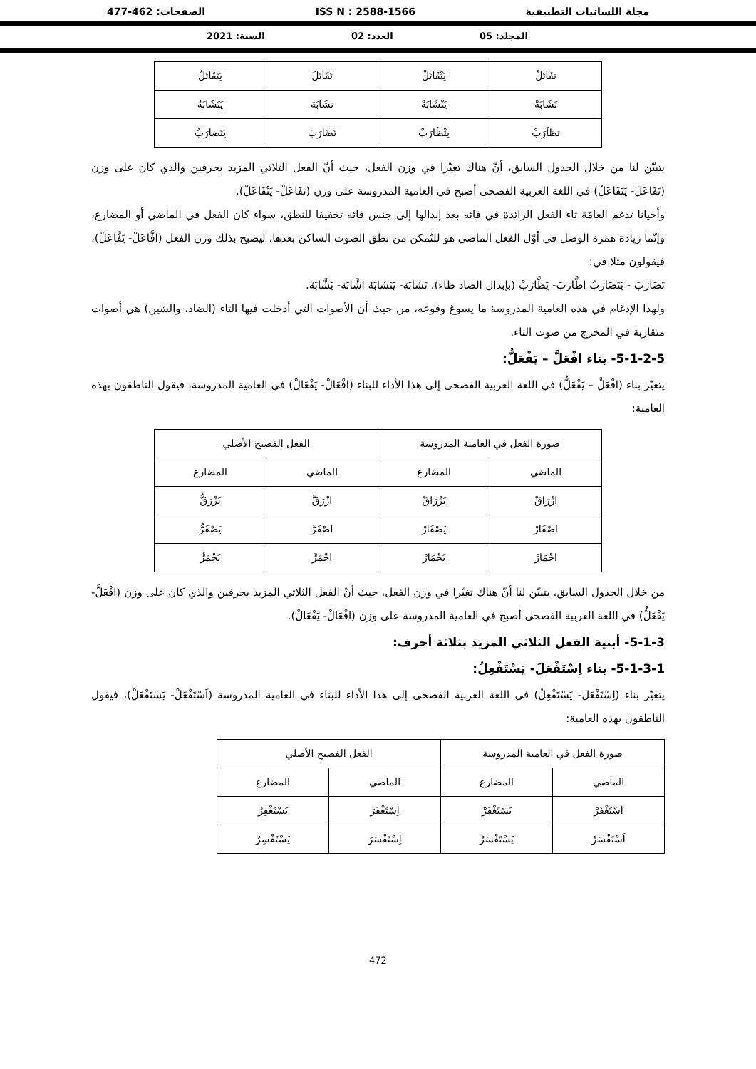مجلة اللسانيات التطبيقية ISS N : 2588-1566 الصفحات: 462-477
المجلد: 05 العدد: 02 السنة: 2021
| تفَاتَلْ | يَتْقَاتَلْ | تَقَاتَلَ | يَتَقَاتَلُ |
| تَشَابَهْ | يَتْشَابَهْ | تشَابَهَ | يَتَشَابَهُ |
| تظاَرَبْ | يتْظَارَبْ | تَضَارَبَ | يَتَضارَبُ |
يتبيّن لنا من خلال الجدول السابق، أنّ هناك تغيّرا في وزن الفعل، حيث أنّ الفعل الثلاثي المزيد بحرفين والذي كان على وزن (تَفَاعَلَ- يَتَفَاعَلُ) في اللغة العربية الفصحى أصبح في العامية المدروسة على وزن (تفَاعَلْ- يَتْفَاعَلْ).
وأحيانا تدغم العامّة تاء الفعل الزائدة في فائه بعد إبدالها إلى جنس فائه تخفيفا للنطق، سواء كان الفعل في الماضي أو المضارع، وإنّما زيادة همزة الوصل في أوّل الفعل الماضي هو للتّمكن من نطق الصوت الساكن بعدها، ليصبح بذلك وزن الفعل (افَّاعَلْ- يَفَّاعَلْ)، فيقولون مثلا في:
تَضَارَبَ - يَتَضَارَبُ اظَّارَبَ- يَظَّارَبْ (بإبدال الضاد ظاء). تَشَابَهَ- يَتَشَابَهُ اشَّابَهَ- يَشَّابَهْ.
ولهذا الإدغام في هذه العامية المدروسة ما يسوغ وقوعه، من حيث أن الأصوات التي أدخلت فيها التاء (الضاد، والشين) هي أصوات متقاربة في المخرج من صوت التاء.
5-1-2-5- بناء افْعَلَّ – يَفْعَلُّ:
يتغيّر بناء (افْعَلَّ – يَفْعَلُّ) في اللغة العربية الفصحى إلى هذا الأداء للبناء (افْعَالْ- يَفْعَالْ) في العامية المدروسة، فيقول الناطقون بهذه العامية:
| صورة الفعل في العامية المدروسة | | الفعل الفصيح الأصلي | |
| --- | --- | --- | --- |
| الماضي | المضارع | الماضي | المضارع |
| ازْرَاقْ | يَزْرَاقْ | ازْرَقَّ | يَزْرَقُّ |
| اصْفَارْ | يَصْفَارْ | اصْفَرَّ | يَصْفَرُّ |
| احْمَارْ | يَحْمَارْ | احْمَرَّ | يَحْمَرُّ |
من خلال الجدول السابق، يتبيّن لنا أنّ هناك تغيّرا في وزن الفعل، حيث أنّ الفعل الثلاثي المزيد بحرفين والذي كان على وزن (افْعَلَّ- يَفْعَلُّ) في اللغة العربية الفصحى أصبح في العامية المدروسة على وزن (افْعَالْ- يَفْعَالْ).
5-1-3- أبنية الفعل الثلاثي المزيد بثلاثة أحرف:
5-1-3-1- بناء اِسْتَفْعَلَ- يَسْتَفْعِلُ:
يتغيّر بناء (اِسْتَفْعَلَ- يَسْتَفْعِلُ) في اللغة العربية الفصحى إلى هذا الأداء للبناء في العامية المدروسة (اَسْتَفْعَلْ- يَسْتَفْعَلْ)، فيقول الناطقون بهذه العامية:
| صورة الفعل في العامية المدروسة | | الفعل الفصيح الأصلي | |
| --- | --- | --- | --- |
| الماضي | المضارع | الماضي | المضارع |
| اَسْتَغْفَرْ | يَسْتَغْفَرْ | اِسْتَغْفَرَ | يَسْتَغْفِرُ |
| اَسْتَفْسَرْ | يَسْتَفْسَرْ | اِسْتَفْسَرَ | يَسْتَفْسِرُ |
472